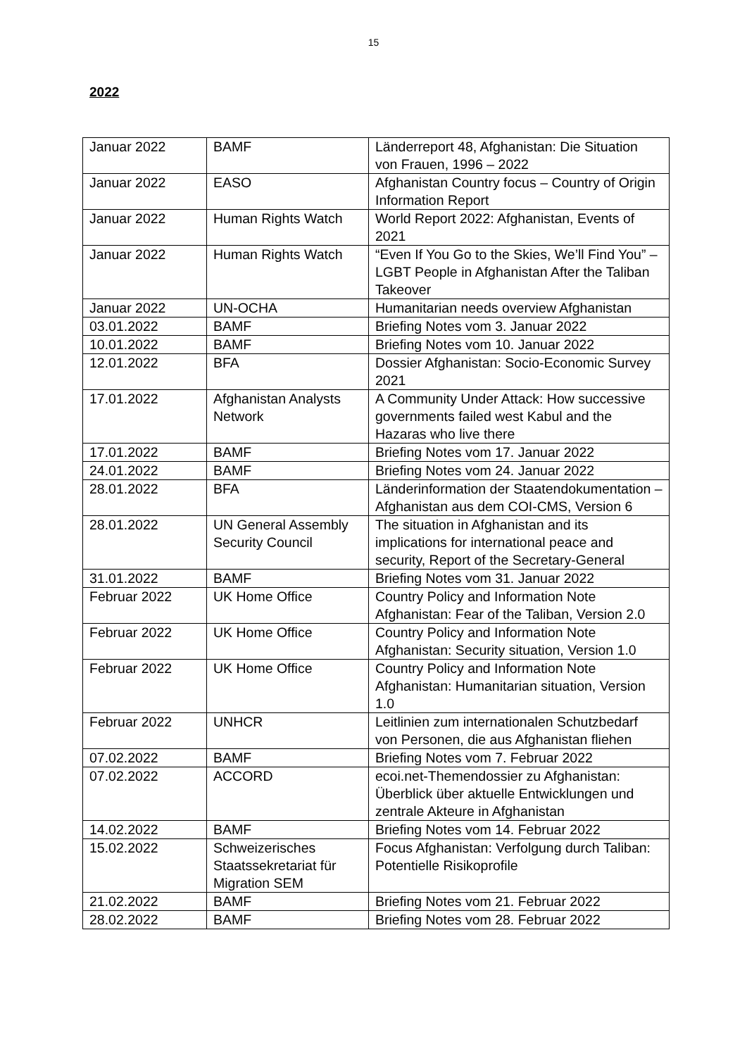15
2022
| Januar 2022 | BAMF | Länderreport 48, Afghanistan: Die Situation von Frauen, 1996 – 2022 |
| Januar 2022 | EASO | Afghanistan Country focus – Country of Origin Information Report |
| Januar 2022 | Human Rights Watch | World Report 2022: Afghanistan, Events of 2021 |
| Januar 2022 | Human Rights Watch | “Even If You Go to the Skies, We’ll Find You” – LGBT People in Afghanistan After the Taliban Takeover |
| Januar 2022 | UN-OCHA | Humanitarian needs overview Afghanistan |
| 03.01.2022 | BAMF | Briefing Notes vom 3. Januar 2022 |
| 10.01.2022 | BAMF | Briefing Notes vom 10. Januar 2022 |
| 12.01.2022 | BFA | Dossier Afghanistan: Socio-Economic Survey 2021 |
| 17.01.2022 | Afghanistan Analysts Network | A Community Under Attack: How successive governments failed west Kabul and the Hazaras who live there |
| 17.01.2022 | BAMF | Briefing Notes vom 17. Januar 2022 |
| 24.01.2022 | BAMF | Briefing Notes vom 24. Januar 2022 |
| 28.01.2022 | BFA | Länderinformation der Staatendokumentation – Afghanistan aus dem COI-CMS, Version 6 |
| 28.01.2022 | UN General Assembly Security Council | The situation in Afghanistan and its implications for international peace and security, Report of the Secretary-General |
| 31.01.2022 | BAMF | Briefing Notes vom 31. Januar 2022 |
| Februar 2022 | UK Home Office | Country Policy and Information Note Afghanistan: Fear of the Taliban, Version 2.0 |
| Februar 2022 | UK Home Office | Country Policy and Information Note Afghanistan: Security situation, Version 1.0 |
| Februar 2022 | UK Home Office | Country Policy and Information Note Afghanistan: Humanitarian situation, Version 1.0 |
| Februar 2022 | UNHCR | Leitlinien zum internationalen Schutzbedarf von Personen, die aus Afghanistan fliehen |
| 07.02.2022 | BAMF | Briefing Notes vom 7. Februar 2022 |
| 07.02.2022 | ACCORD | ecoi.net-Themendossier zu Afghanistan: Überblick über aktuelle Entwicklungen und zentrale Akteure in Afghanistan |
| 14.02.2022 | BAMF | Briefing Notes vom 14. Februar 2022 |
| 15.02.2022 | Schweizerisches Staatssekretariat für Migration SEM | Focus Afghanistan: Verfolgung durch Taliban: Potentielle Risikoprofile |
| 21.02.2022 | BAMF | Briefing Notes vom 21. Februar 2022 |
| 28.02.2022 | BAMF | Briefing Notes vom 28. Februar 2022 |